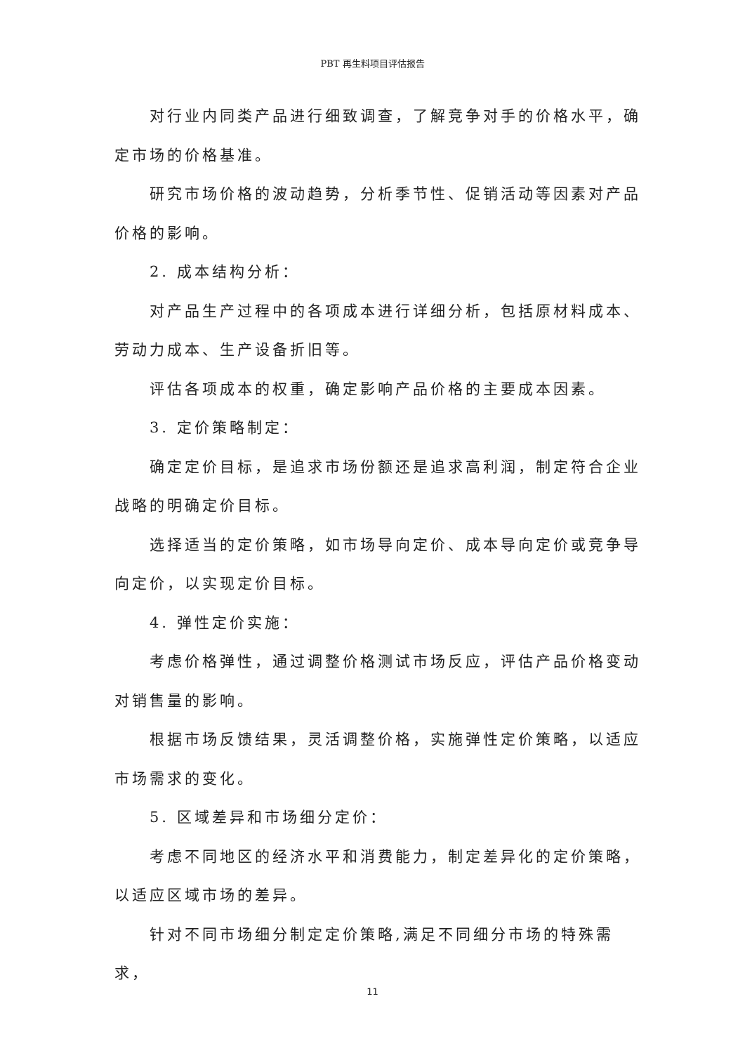PBT 再生料项目评估报告
对行业内同类产品进行细致调查，了解竞争对手的价格水平，确定市场的价格基准。
研究市场价格的波动趋势，分析季节性、促销活动等因素对产品价格的影响。
2. 成本结构分析：
对产品生产过程中的各项成本进行详细分析，包括原材料成本、劳动力成本、生产设备折旧等。
评估各项成本的权重，确定影响产品价格的主要成本因素。
3. 定价策略制定：
确定定价目标，是追求市场份额还是追求高利润，制定符合企业战略的明确定价目标。
选择适当的定价策略，如市场导向定价、成本导向定价或竞争导向定价，以实现定价目标。
4. 弹性定价实施：
考虑价格弹性，通过调整价格测试市场反应，评估产品价格变动对销售量的影响。
根据市场反馈结果，灵活调整价格，实施弹性定价策略，以适应市场需求的变化。
5. 区域差异和市场细分定价：
考虑不同地区的经济水平和消费能力，制定差异化的定价策略，以适应区域市场的差异。
针对不同市场细分制定定价策略,满足不同细分市场的特殊需求，
11